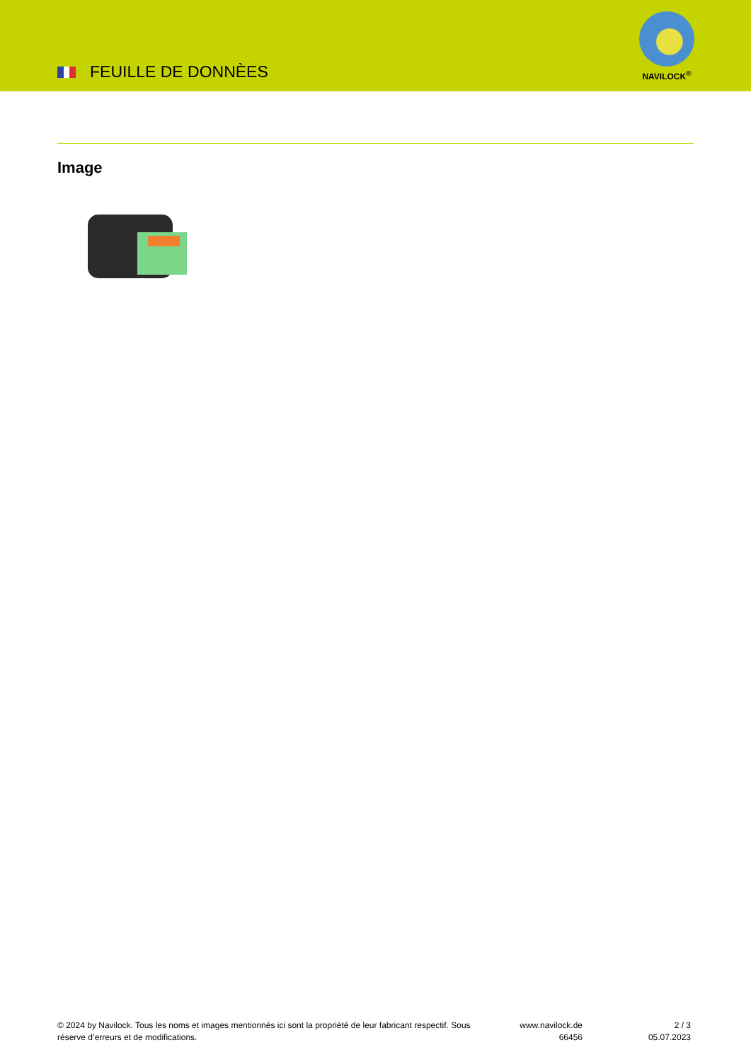FEUILLE DE DONNÈES
NAVILOCK<sup>®</sup>
Image
© 2024 by Navilock. Tous les noms et images mentionnés ici sont la propriété de leur fabricant respectif. Sous réserve d’erreurs et de modifications.
www.navilock.de
66456
2 / 3
05.07.2023